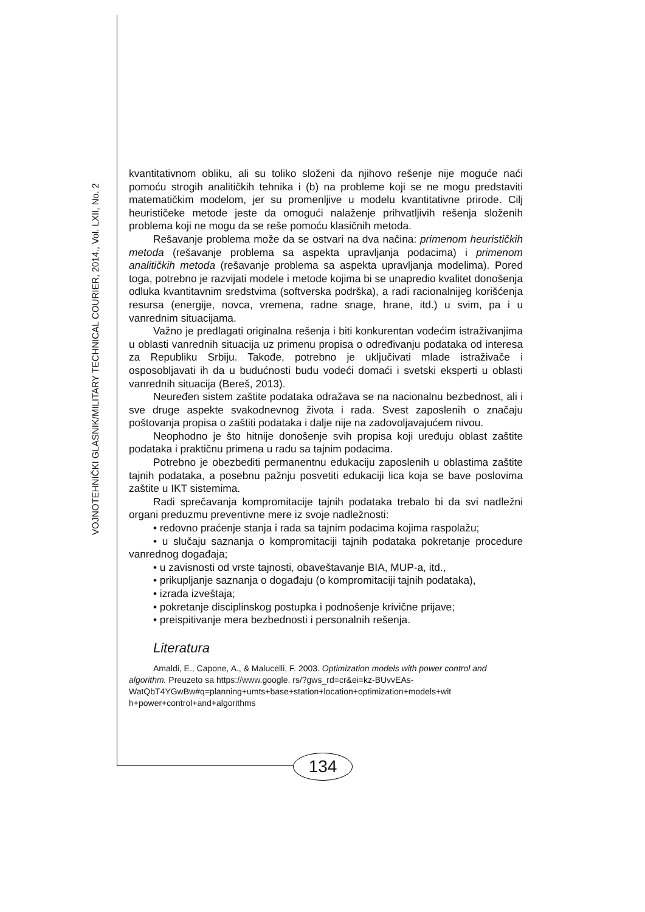VOJNOTEHNIČKI GLASNIK/MILITARY TECHNICAL COURIER, 2014., Vol. LXII, No. 2
kvantitativnom obliku, ali su toliko složeni da njihovo rešenje nije moguće naći pomoću strogih analitičkih tehnika i (b) na probleme koji se ne mogu predstaviti matematičkim modelom, jer su promenljive u modelu kvantitativne prirode. Cilj heurističeke metode jeste da omogući nalaženje prihvatljivih rešenja složenih problema koji ne mogu da se reše pomoću klasičnih metoda.
Rešavanje problema može da se ostvari na dva načina: primenom heurističkih metoda (rešavanje problema sa aspekta upravljanja podacima) i primenom analitičkih metoda (rešavanje problema sa aspekta upravljanja modelima). Pored toga, potrebno je razvijati modele i metode kojima bi se unapredio kvalitet donošenja odluka kvantitavnim sredstvima (softverska podrška), a radi racionalnijeg korišćenja resursa (energije, novca, vremena, radne snage, hrane, itd.) u svim, pa i u vanrednim situacijama.
Važno je predlagati originalna rešenja i biti konkurentan vodećim istraživanjima u oblasti vanrednih situacija uz primenu propisa o određivanju podataka od interesa za Republiku Srbiju. Takođe, potrebno je uključivati mlade istraživače i osposobljavati ih da u budućnosti budu vodeći domaći i svetski eksperti u oblasti vanrednih situacija (Bereš, 2013).
Neuređen sistem zaštite podataka odražava se na nacionalnu bezbednost, ali i sve druge aspekte svakodnevnog života i rada. Svest zaposlenih o značaju poštovanja propisa o zaštiti podataka i dalje nije na zadovoljavajućem nivou.
Neophodno je što hitnije donošenje svih propisa koji uređuju oblast zaštite podataka i praktičnu primena u radu sa tajnim podacima.
Potrebno je obezbediti permanentnu edukaciju zaposlenih u oblastima zaštite tajnih podataka, a posebnu pažnju posvetiti edukaciji lica koja se bave poslovima zaštite u IKT sistemima.
Radi sprečavanja kompromitacije tajnih podataka trebalo bi da svi nadležni organi preduzmu preventivne mere iz svoje nadležnosti:
• redovno praćenje stanja i rada sa tajnim podacima kojima raspolažu;
• u slučaju saznanja o kompromitaciji tajnih podataka pokretanje procedure vanrednog događaja;
• u zavisnosti od vrste tajnosti, obaveštavanje BIA, MUP-a, itd.,
• prikupljanje saznanja o događaju (o kompromitaciji tajnih podataka),
• izrada izveštaja;
• pokretanje disciplinskog postupka i podnošenje krivične prijave;
• preispitivanje mera bezbednosti i personalnih rešenja.
Literatura
Amaldi, E., Capone, A., & Malucelli, F. 2003. Optimization models with power control and algorithm. Preuzeto sa https://www.google. rs/?gws_rd=cr&ei=kz-BUvvEAs-
WatQbT4YGwBw#q=planning+umts+base+station+location+optimization+models+wit h+power+control+and+algorithms
134